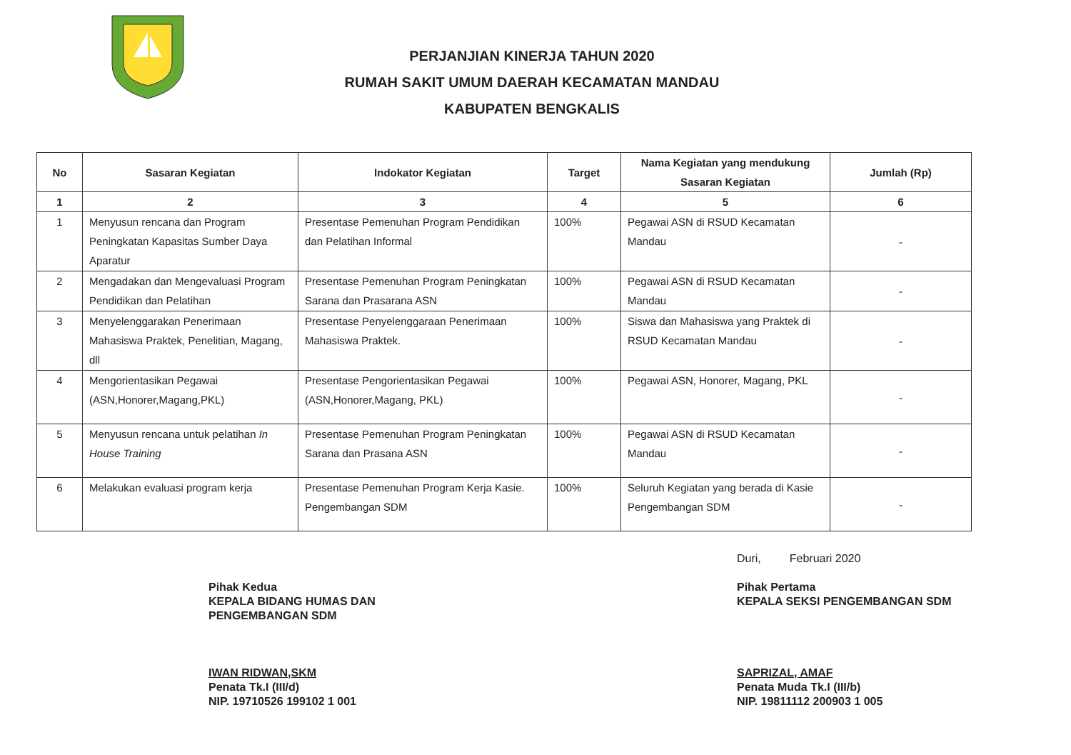PERJANJIAN KINERJA TAHUN 2020
RUMAH SAKIT UMUM DAERAH KECAMATAN MANDAU
KABUPATEN BENGKALIS
| No | Sasaran Kegiatan | Indokator Kegiatan | Target | Nama Kegiatan yang mendukung Sasaran Kegiatan | Jumlah (Rp) |
| --- | --- | --- | --- | --- | --- |
| 1 | 2 | 3 | 4 | 5 | 6 |
| 1 | Menyusun rencana dan Program Peningkatan Kapasitas Sumber Daya Aparatur | Presentase Pemenuhan Program Pendidikan dan Pelatihan Informal | 100% | Pegawai ASN di RSUD Kecamatan Mandau | - |
| 2 | Mengadakan dan Mengevaluasi Program Pendidikan dan Pelatihan | Presentase Pemenuhan Program Peningkatan Sarana dan Prasarana ASN | 100% | Pegawai ASN di RSUD Kecamatan Mandau | - |
| 3 | Menyelenggarakan Penerimaan Mahasiswa Praktek, Penelitian, Magang, dll | Presentase Penyelenggaraan Penerimaan Mahasiswa Praktek. | 100% | Siswa dan Mahasiswa yang Praktek di RSUD Kecamatan Mandau | - |
| 4 | Mengorientasikan Pegawai (ASN,Honorer,Magang,PKL) | Presentase Pengorientasikan Pegawai (ASN,Honorer,Magang, PKL) | 100% | Pegawai ASN, Honorer, Magang, PKL | - |
| 5 | Menyusun rencana untuk pelatihan In House Training | Presentase Pemenuhan Program Peningkatan Sarana dan Prasana ASN | 100% | Pegawai ASN di RSUD Kecamatan Mandau | - |
| 6 | Melakukan evaluasi program kerja | Presentase Pemenuhan Program Kerja Kasie. Pengembangan SDM | 100% | Seluruh Kegiatan yang berada di Kasie Pengembangan SDM | - |
Pihak Kedua
KEPALA BIDANG HUMAS DAN
PENGEMBANGAN SDM
IWAN RIDWAN,SKM
Penata Tk.I (III/d)
NIP. 19710526 199102 1 001
Duri, Februari 2020
Pihak Pertama
KEPALA SEKSI PENGEMBANGAN SDM
SAPRIZAL, AMAF
Penata Muda Tk.I (III/b)
NIP. 19811112 200903 1 005